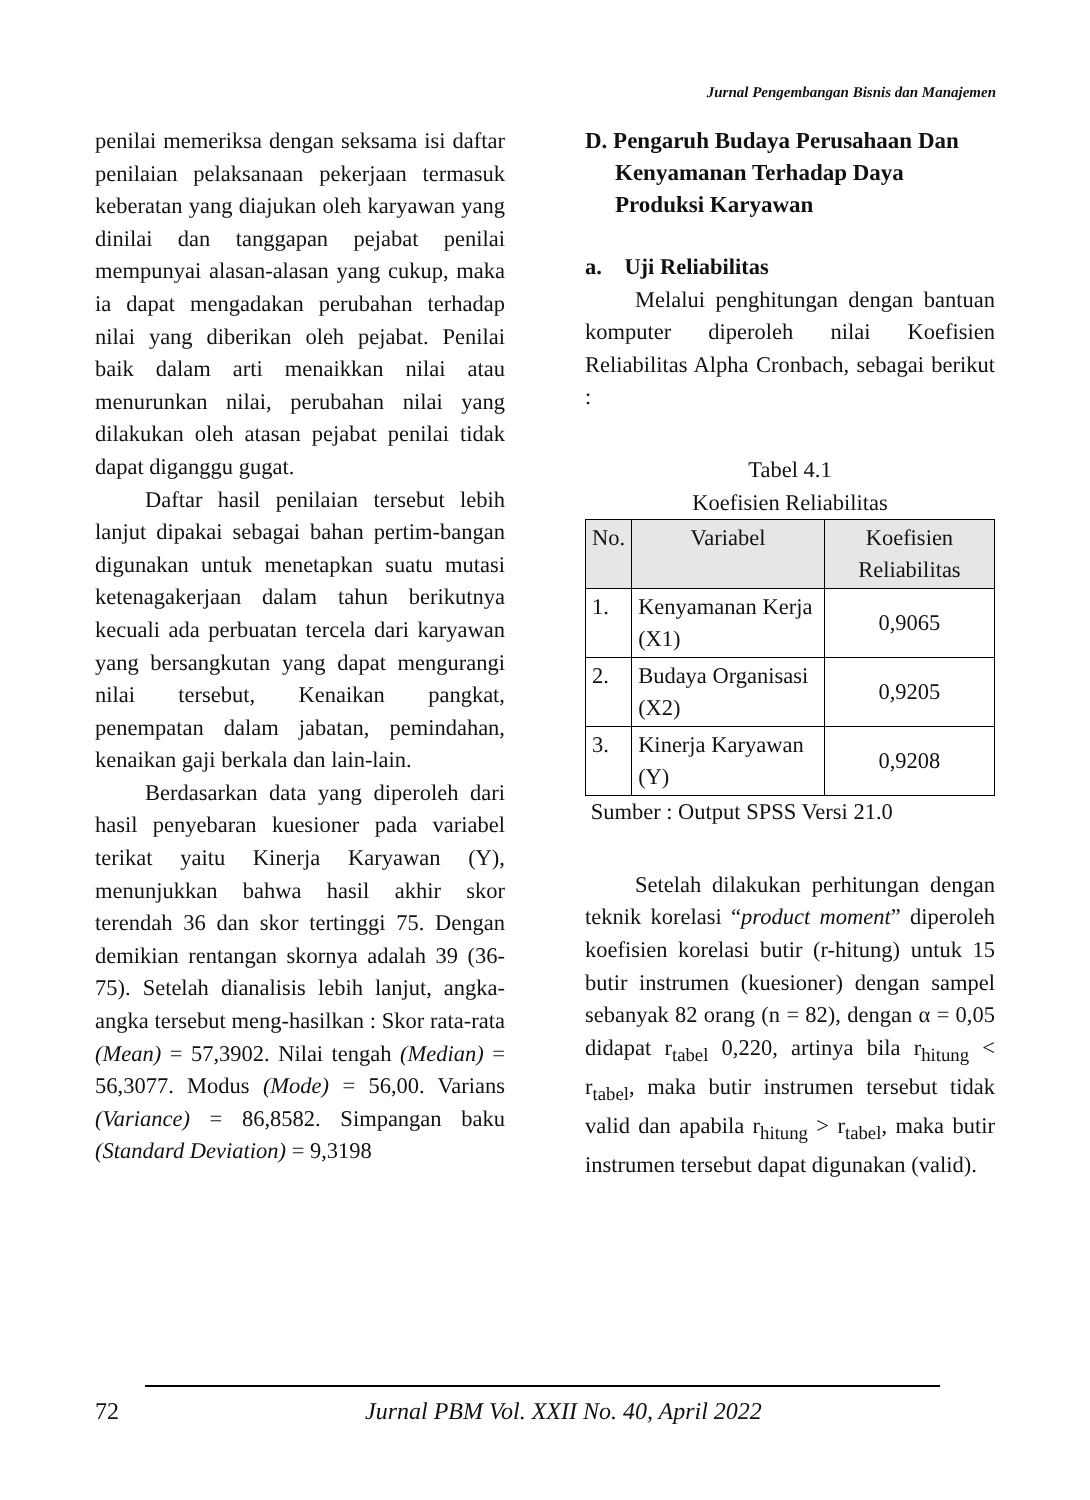Jurnal Pengembangan Bisnis dan Manajemen
penilai memeriksa dengan seksama isi daftar penilaian pelaksanaan pekerjaan termasuk keberatan yang diajukan oleh karyawan yang dinilai dan tanggapan pejabat penilai mempunyai alasan-alasan yang cukup, maka ia dapat mengadakan perubahan terhadap nilai yang diberikan oleh pejabat. Penilai baik dalam arti menaikkan nilai atau menurunkan nilai, perubahan nilai yang dilakukan oleh atasan pejabat penilai tidak dapat diganggu gugat.
Daftar hasil penilaian tersebut lebih lanjut dipakai sebagai bahan pertim-bangan digunakan untuk menetapkan suatu mutasi ketenagakerjaan dalam tahun berikutnya kecuali ada perbuatan tercela dari karyawan yang bersangkutan yang dapat mengurangi nilai tersebut, Kenaikan pangkat, penempatan dalam jabatan, pemindahan, kenaikan gaji berkala dan lain-lain.
Berdasarkan data yang diperoleh dari hasil penyebaran kuesioner pada variabel terikat yaitu Kinerja Karyawan (Y), menunjukkan bahwa hasil akhir skor terendah 36 dan skor tertinggi 75. Dengan demikian rentangan skornya adalah 39 (36-75). Setelah dianalisis lebih lanjut, angka-angka tersebut meng-hasilkan : Skor rata-rata (Mean) = 57,3902. Nilai tengah (Median) = 56,3077. Modus (Mode) = 56,00. Varians (Variance) = 86,8582. Simpangan baku (Standard Deviation) = 9,3198
D. Pengaruh Budaya Perusahaan Dan Kenyamanan Terhadap Daya Produksi Karyawan
a. Uji Reliabilitas
Melalui penghitungan dengan bantuan komputer diperoleh nilai Koefisien Reliabilitas Alpha Cronbach, sebagai berikut :
Tabel 4.1
Koefisien Reliabilitas
| No. | Variabel | Koefisien Reliabilitas |
| --- | --- | --- |
| 1. | Kenyamanan Kerja (X1) | 0,9065 |
| 2. | Budaya Organisasi (X2) | 0,9205 |
| 3. | Kinerja Karyawan (Y) | 0,9208 |
Sumber : Output SPSS Versi 21.0
Setelah dilakukan perhitungan dengan teknik korelasi “product moment” diperoleh koefisien korelasi butir (r-hitung) untuk 15 butir instrumen (kuesioner) dengan sampel sebanyak 82 orang (n = 82), dengan α = 0,05 didapat r<sub>tabel</sub> 0,220, artinya bila r<sub>hitung</sub> < r<sub>tabel</sub>, maka butir instrumen tersebut tidak valid dan apabila r<sub>hitung</sub> > r<sub>tabel</sub>, maka butir instrumen tersebut dapat digunakan (valid).
72 Jurnal PBM Vol. XXII No. 40, April 2022